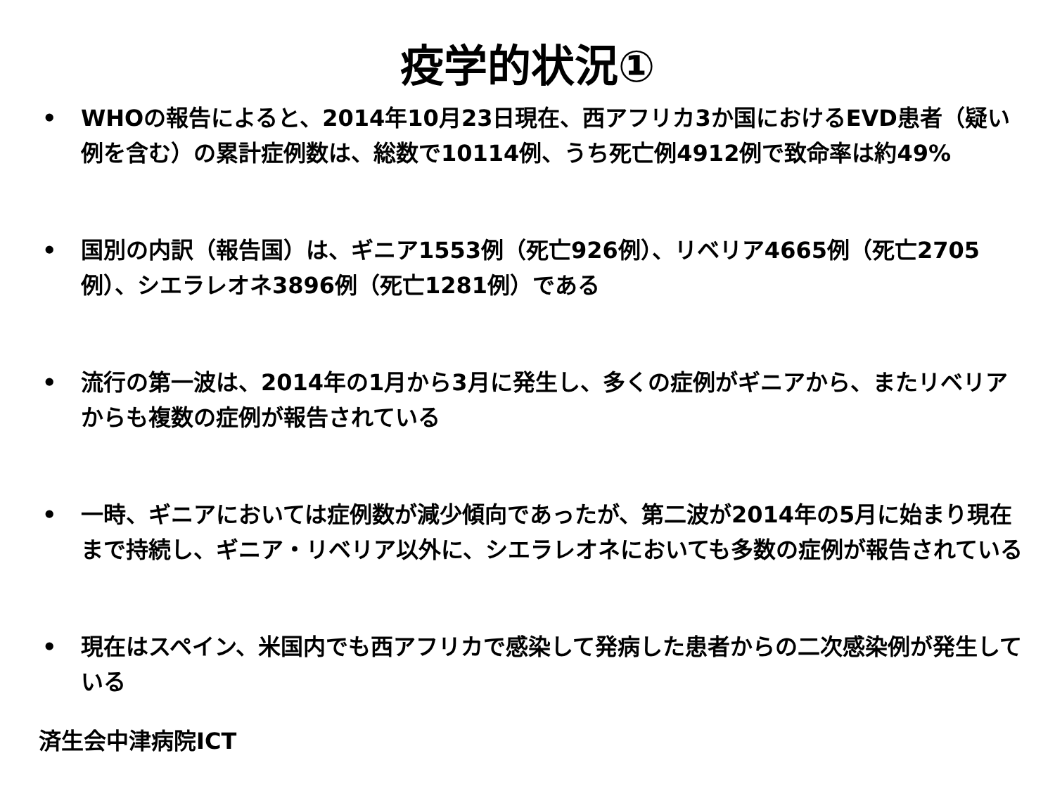疫学的状況①
• WHOの報告によると、2014年10月23日現在、西アフリカ3か国におけるEVD患者（疑い例を含む）の累計症例数は、総数で10114例、うち死亡例4912例で致命率は約49%
• 国別の内訳（報告国）は、ギニア1553例（死亡926例）、リベリア4665例（死亡2705例）、シエラレオネ3896例（死亡1281例）である
• 流行の第一波は、2014年の1月から3月に発生し、多くの症例がギニアから、またリベリアからも複数の症例が報告されている
• 一時、ギニアにおいては症例数が減少傾向であったが、第二波が2014年の5月に始まり現在まで持続し、ギニア・リベリア以外に、シエラレオネにおいても多数の症例が報告されている
• 現在はスペイン、米国内でも西アフリカで感染して発病した患者からの二次感染例が発生している
済生会中津病院ICT